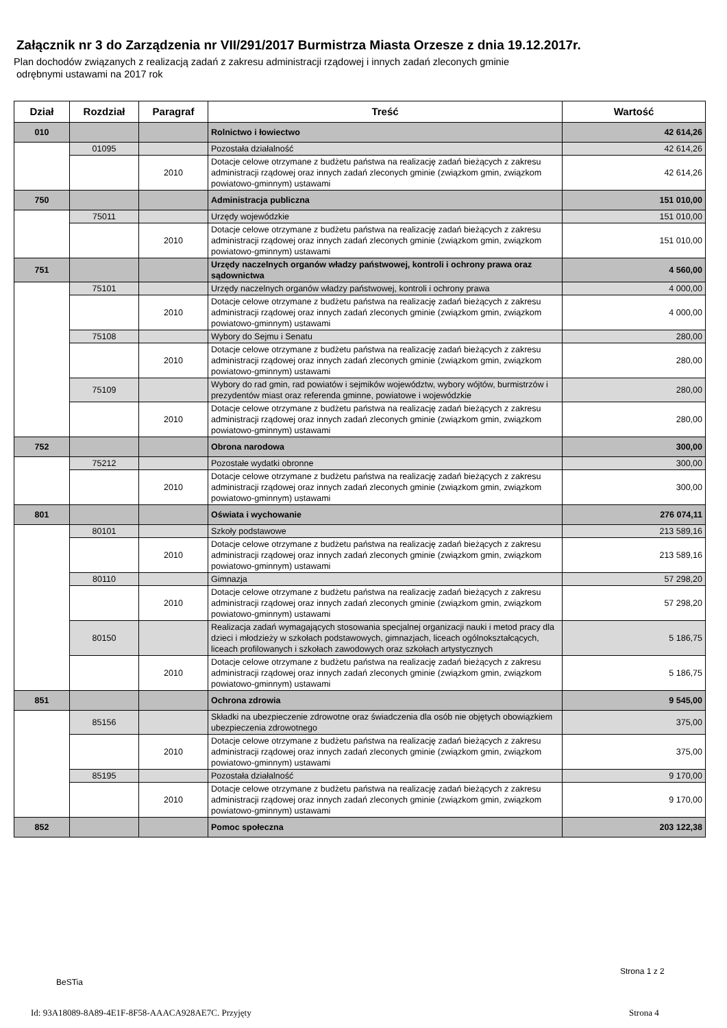Załącznik nr 3 do Zarządzenia nr VII/291/2017 Burmistrza Miasta Orzesze z dnia 19.12.2017r.
Plan dochodów związanych z realizacją zadań z zakresu administracji rządowej i innych zadań zleconych gminie
odrębnymi ustawami na 2017 rok
| Dział | Rozdział | Paragraf | Treść | Wartość |
| --- | --- | --- | --- | --- |
| 010 | | | Rolnictwo i łowiectwo | 42 614,26 |
| | 01095 | | Pozostała działalność | 42 614,26 |
| | | 2010 | Dotacje celowe otrzymane z budżetu państwa na realizację zadań bieżących z zakresu administracji rządowej oraz innych zadań zleconych gminie (związkom gmin, związkom powiatowo-gminnym) ustawami | 42 614,26 |
| 750 | | | Administracja publiczna | 151 010,00 |
| | 75011 | | Urzędy wojewódzkie | 151 010,00 |
| | | 2010 | Dotacje celowe otrzymane z budżetu państwa na realizację zadań bieżących z zakresu administracji rządowej oraz innych zadań zleconych gminie (związkom gmin, związkom powiatowo-gminnym) ustawami | 151 010,00 |
| 751 | | | Urzędy naczelnych organów władzy państwowej, kontroli i ochrony prawa oraz sądownictwa | 4 560,00 |
| | 75101 | | Urzędy naczelnych organów władzy państwowej, kontroli i ochrony prawa | 4 000,00 |
| | | 2010 | Dotacje celowe otrzymane z budżetu państwa na realizację zadań bieżących z zakresu administracji rządowej oraz innych zadań zleconych gminie (związkom gmin, związkom powiatowo-gminnym) ustawami | 4 000,00 |
| | 75108 | | Wybory do Sejmu i Senatu | 280,00 |
| | | 2010 | Dotacje celowe otrzymane z budżetu państwa na realizację zadań bieżących z zakresu administracji rządowej oraz innych zadań zleconych gminie (związkom gmin, związkom powiatowo-gminnym) ustawami | 280,00 |
| | 75109 | | Wybory do rad gmin, rad powiatów i sejmików województw, wybory wójtów, burmistrzów i prezydentów miast oraz referenda gminne, powiatowe i wojewódzkie | 280,00 |
| | | 2010 | Dotacje celowe otrzymane z budżetu państwa na realizację zadań bieżących z zakresu administracji rządowej oraz innych zadań zleconych gminie (związkom gmin, związkom powiatowo-gminnym) ustawami | 280,00 |
| 752 | | | Obrona narodowa | 300,00 |
| | 75212 | | Pozostałe wydatki obronne | 300,00 |
| | | 2010 | Dotacje celowe otrzymane z budżetu państwa na realizację zadań bieżących z zakresu administracji rządowej oraz innych zadań zleconych gminie (związkom gmin, związkom powiatowo-gminnym) ustawami | 300,00 |
| 801 | | | Oświata i wychowanie | 276 074,11 |
| | 80101 | | Szkoły podstawowe | 213 589,16 |
| | | 2010 | Dotacje celowe otrzymane z budżetu państwa na realizację zadań bieżących z zakresu administracji rządowej oraz innych zadań zleconych gminie (związkom gmin, związkom powiatowo-gminnym) ustawami | 213 589,16 |
| | 80110 | | Gimnazja | 57 298,20 |
| | | 2010 | Dotacje celowe otrzymane z budżetu państwa na realizację zadań bieżących z zakresu administracji rządowej oraz innych zadań zleconych gminie (związkom gmin, związkom powiatowo-gminnym) ustawami | 57 298,20 |
| | 80150 | | Realizacja zadań wymagających stosowania specjalnej organizacji nauki i metod pracy dla dzieci i młodzieży w szkołach podstawowych, gimnazjach, liceach ogólnokształcących, liceach profilowanych i szkołach zawodowych oraz szkołach artystycznych | 5 186,75 |
| | | 2010 | Dotacje celowe otrzymane z budżetu państwa na realizację zadań bieżących z zakresu administracji rządowej oraz innych zadań zleconych gminie (związkom gmin, związkom powiatowo-gminnym) ustawami | 5 186,75 |
| 851 | | | Ochrona zdrowia | 9 545,00 |
| | 85156 | | Składki na ubezpieczenie zdrowotne oraz świadczenia dla osób nie objętych obowiązkiem ubezpieczenia zdrowotnego | 375,00 |
| | | 2010 | Dotacje celowe otrzymane z budżetu państwa na realizację zadań bieżących z zakresu administracji rządowej oraz innych zadań zleconych gminie (związkom gmin, związkom powiatowo-gminnym) ustawami | 375,00 |
| | 85195 | | Pozostała działalność | 9 170,00 |
| | | 2010 | Dotacje celowe otrzymane z budżetu państwa na realizację zadań bieżących z zakresu administracji rządowej oraz innych zadań zleconych gminie (związkom gmin, związkom powiatowo-gminnym) ustawami | 9 170,00 |
| 852 | | | Pomoc społeczna | 203 122,38 |
Strona 1 z 2
BeSTia
Id: 93A18089-8A89-4E1F-8F58-AAACA928AE7C. Przyjęty
Strona 4